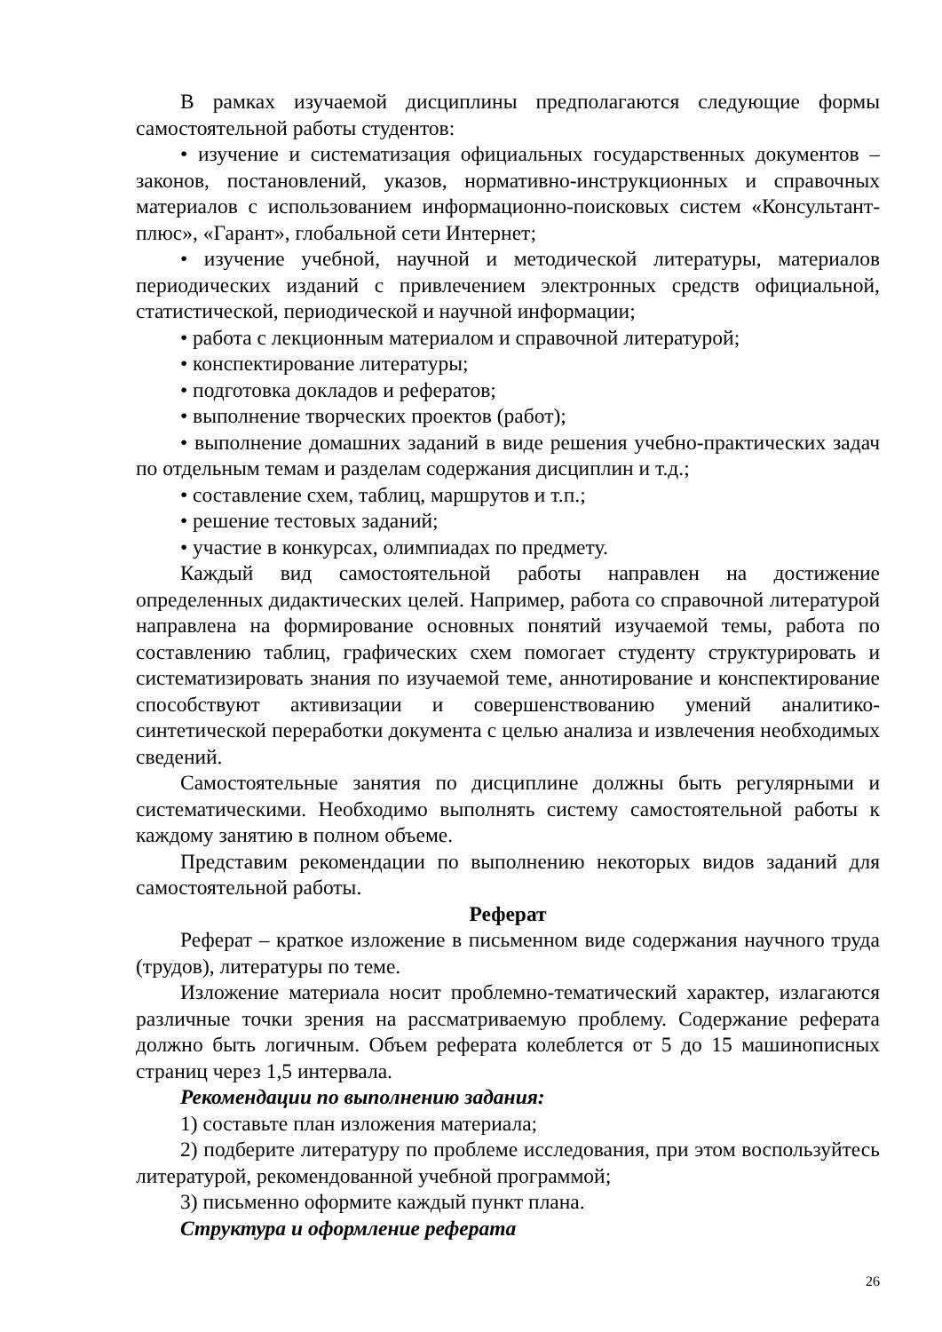В рамках изучаемой дисциплины предполагаются следующие формы самостоятельной работы студентов:
• изучение и систематизация официальных государственных документов – законов, постановлений, указов, нормативно-инструкционных и справочных материалов с использованием информационно-поисковых систем «Консультант-плюс», «Гарант», глобальной сети Интернет;
• изучение учебной, научной и методической литературы, материалов периодических изданий с привлечением электронных средств официальной, статистической, периодической и научной информации;
• работа с лекционным материалом и справочной литературой;
• конспектирование литературы;
• подготовка докладов и рефератов;
• выполнение творческих проектов (работ);
• выполнение домашних заданий в виде решения учебно-практических задач по отдельным темам и разделам содержания дисциплин и т.д.;
• составление схем, таблиц, маршрутов и т.п.;
• решение тестовых заданий;
• участие в конкурсах, олимпиадах по предмету.
Каждый вид самостоятельной работы направлен на достижение определенных дидактических целей. Например, работа со справочной литературой направлена на формирование основных понятий изучаемой темы, работа по составлению таблиц, графических схем помогает студенту структурировать и систематизировать знания по изучаемой теме, аннотирование и конспектирование способствуют активизации и совершенствованию умений аналитико-синтетической переработки документа с целью анализа и извлечения необходимых сведений.
Самостоятельные занятия по дисциплине должны быть регулярными и систематическими. Необходимо выполнять систему самостоятельной работы к каждому занятию в полном объеме.
Представим рекомендации по выполнению некоторых видов заданий для самостоятельной работы.
Реферат
Реферат – краткое изложение в письменном виде содержания научного труда (трудов), литературы по теме.
Изложение материала носит проблемно-тематический характер, излагаются различные точки зрения на рассматриваемую проблему. Содержание реферата должно быть логичным. Объем реферата колеблется от 5 до 15 машинописных страниц через 1,5 интервала.
Рекомендации по выполнению задания:
1) составьте план изложения материала;
2) подберите литературу по проблеме исследования, при этом воспользуйтесь литературой, рекомендованной учебной программой;
3) письменно оформите каждый пункт плана.
Структура и оформление реферата
26